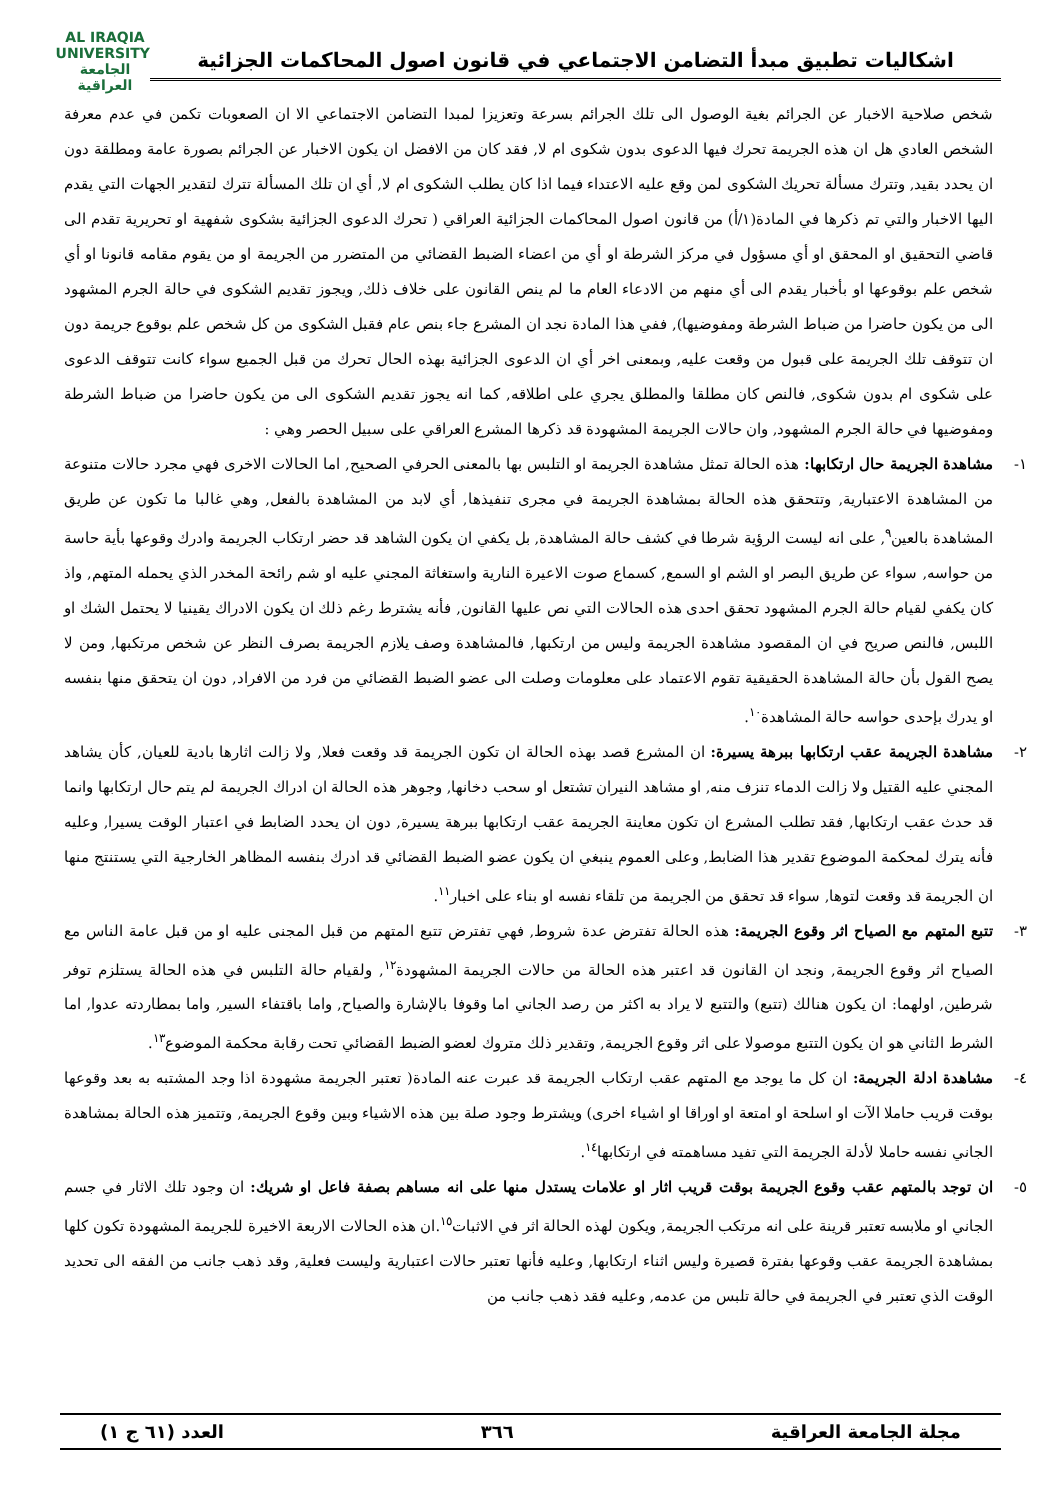اشكاليات تطبيق مبدأ التضامن الاجتماعي في قانون اصول المحاكمات الجزائية
AL IRAQIA UNIVERSITY
الجامعة
العراقية
شخص صلاحية الاخبار عن الجرائم بغية الوصول الى تلك الجرائم بسرعة وتعزيزا لمبدا التضامن الاجتماعي الا ان الصعوبات تكمن في عدم معرفة الشخص العادي هل ان هذه الجريمة تحرك فيها الدعوى بدون شكوى ام لا, فقد كان من الافضل ان يكون الاخبار عن الجرائم بصورة عامة ومطلقة دون ان يحدد بقيد, وتترك مسألة تحريك الشكوى لمن وقع عليه الاعتداء فيما اذا كان يطلب الشكوى ام لا, أي ان تلك المسألة تترك لتقدير الجهات التي يقدم اليها الاخبار والتي تم ذكرها في المادة(١/أ) من قانون اصول المحاكمات الجزائية العراقي ( تحرك الدعوى الجزائية بشكوى شفهية او تحريرية تقدم الى قاضي التحقيق او المحقق او أي مسؤول في مركز الشرطة او أي من اعضاء الضبط القضائي من المتضرر من الجريمة او من يقوم مقامه قانونا او أي شخص علم بوقوعها او بأخبار يقدم الى أي منهم من الادعاء العام ما لم ينص القانون على خلاف ذلك, ويجوز تقديم الشكوى في حالة الجرم المشهود الى من يكون حاضرا من ضباط الشرطة ومفوضيها), ففي هذا المادة نجد ان المشرع جاء بنص عام فقبل الشكوى من كل شخص علم بوقوع جريمة دون ان تتوقف تلك الجريمة على قبول من وقعت عليه, وبمعنى اخر أي ان الدعوى الجزائية بهذه الحال تحرك من قبل الجميع سواء كانت تتوقف الدعوى على شكوى ام بدون شكوى, فالنص كان مطلقا والمطلق يجري على اطلاقه, كما انه يجوز تقديم الشكوى الى من يكون حاضرا من ضباط الشرطة ومفوضيها في حالة الجرم المشهود, وان حالات الجريمة المشهودة قد ذكرها المشرع العراقي على سبيل الحصر وهي :
١- مشاهدة الجريمة حال ارتكابها: هذه الحالة تمثل مشاهدة الجريمة او التلبس بها بالمعنى الحرفي الصحيح, اما الحالات الاخرى فهي مجرد حالات متنوعة من المشاهدة الاعتبارية, وتتحقق هذه الحالة بمشاهدة الجريمة في مجرى تنفيذها, أي لابد من المشاهدة بالفعل, وهي غالبا ما تكون عن طريق المشاهدة بالعين<sup>٩</sup>, على انه ليست الرؤية شرطا في كشف حالة المشاهدة, بل يكفي ان يكون الشاهد قد حضر ارتكاب الجريمة وادرك وقوعها بأية حاسة من حواسه, سواء عن طريق البصر او الشم او السمع, كسماع صوت الاعيرة النارية واستغاثة المجني عليه او شم رائحة المخدر الذي يحمله المتهم, واذ كان يكفي لقيام حالة الجرم المشهود تحقق احدى هذه الحالات التي نص عليها القانون, فأنه يشترط رغم ذلك ان يكون الادراك يقينيا لا يحتمل الشك او اللبس, فالنص صريح في ان المقصود مشاهدة الجريمة وليس من ارتكبها, فالمشاهدة وصف يلازم الجريمة بصرف النظر عن شخص مرتكبها, ومن لا يصح القول بأن حالة المشاهدة الحقيقية تقوم الاعتماد على معلومات وصلت الى عضو الضبط القضائي من فرد من الافراد, دون ان يتحقق منها بنفسه او يدرك بإحدى حواسه حالة المشاهدة<sup>١٠</sup>.
٢- مشاهدة الجريمة عقب ارتكابها ببرهة يسيرة: ان المشرع قصد بهذه الحالة ان تكون الجريمة قد وقعت فعلا, ولا زالت اثارها بادية للعيان, كأن يشاهد المجني عليه القتيل ولا زالت الدماء تنزف منه, او مشاهد النيران تشتعل او سحب دخانها, وجوهر هذه الحالة ان ادراك الجريمة لم يتم حال ارتكابها وانما قد حدث عقب ارتكابها, فقد تطلب المشرع ان تكون معاينة الجريمة عقب ارتكابها ببرهة يسيرة, دون ان يحدد الضابط في اعتبار الوقت يسيرا, وعليه فأنه يترك لمحكمة الموضوع تقدير هذا الضابط, وعلى العموم ينبغي ان يكون عضو الضبط القضائي قد ادرك بنفسه المظاهر الخارجية التي يستنتج منها ان الجريمة قد وقعت لتوها, سواء قد تحقق من الجريمة من تلقاء نفسه او بناء على اخبار<sup>١١</sup>.
٣- تتبع المتهم مع الصياح اثر وقوع الجريمة: هذه الحالة تفترض عدة شروط, فهي تفترض تتبع المتهم من قبل المجنى عليه او من قبل عامة الناس مع الصياح اثر وقوع الجريمة, ونجد ان القانون قد اعتبر هذه الحالة من حالات الجريمة المشهودة<sup>١٢</sup>, ولقيام حالة التلبس في هذه الحالة يستلزم توفر شرطين, اولهما: ان يكون هنالك (تتبع) والتتبع لا يراد به اكثر من رصد الجاني اما وقوفا بالإشارة والصياح, واما باقتفاء السير, واما بمطاردته عدوا, اما الشرط الثاني هو ان يكون التتبع موصولا على اثر وقوع الجريمة, وتقدير ذلك متروك لعضو الضبط القضائي تحت رقابة محكمة الموضوع<sup>١٣</sup>.
٤- مشاهدة ادلة الجريمة: ان كل ما يوجد مع المتهم عقب ارتكاب الجريمة قد عبرت عنه المادة( تعتبر الجريمة مشهودة اذا وجد المشتبه به بعد وقوعها بوقت قريب حاملا الآت او اسلحة او امتعة او اوراقا او اشياء اخرى) ويشترط وجود صلة بين هذه الاشياء وبين وقوع الجريمة, وتتميز هذه الحالة بمشاهدة الجاني نفسه حاملا لأدلة الجريمة التي تفيد مساهمته في ارتكابها<sup>١٤</sup>.
٥- ان توجد بالمتهم عقب وقوع الجريمة بوقت قريب اثار او علامات يستدل منها على انه مساهم بصفة فاعل او شريك: ان وجود تلك الاثار في جسم الجاني او ملابسه تعتبر قرينة على انه مرتكب الجريمة, ويكون لهذه الحالة اثر في الاثبات<sup>١٥</sup>.ان هذه الحالات الاربعة الاخيرة للجريمة المشهودة تكون كلها بمشاهدة الجريمة عقب وقوعها بفترة قصيرة وليس اثناء ارتكابها, وعليه فأنها تعتبر حالات اعتبارية وليست فعلية, وقد ذهب جانب من الفقه الى تحديد الوقت الذي تعتبر في الجريمة في حالة تلبس من عدمه, وعليه فقد ذهب جانب من
مجلة الجامعة العراقية ٣٦٦ العدد (٦١ ج ١)